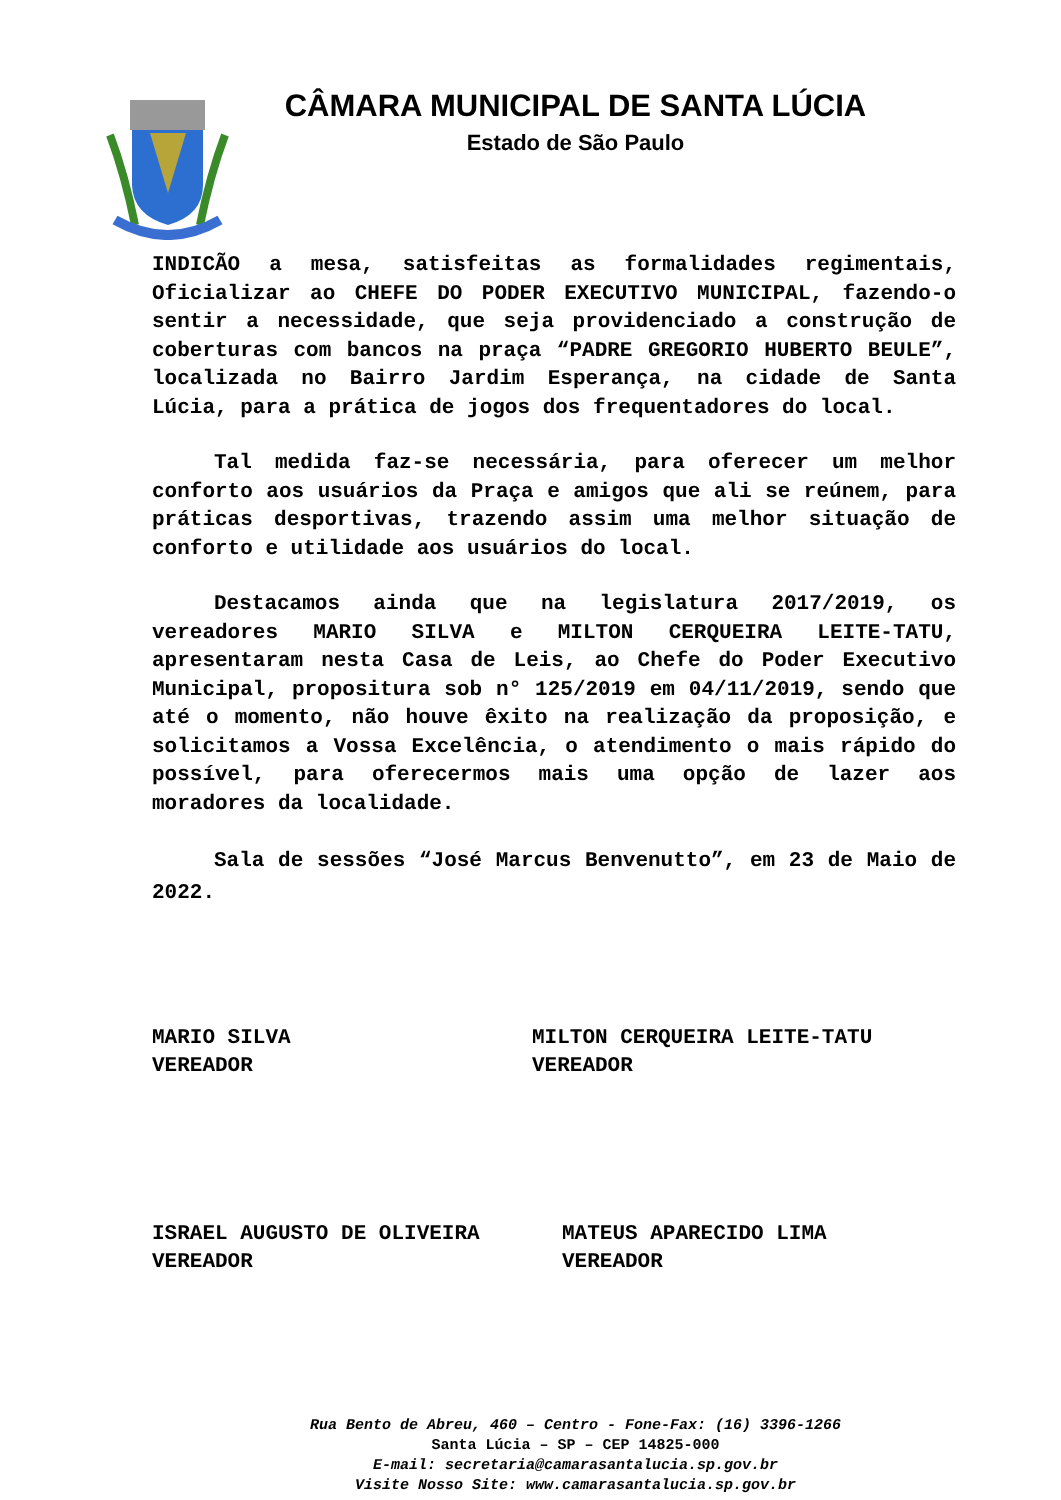CÂMARA MUNICIPAL DE SANTA LÚCIA
Estado de São Paulo
INDICÃO a mesa, satisfeitas as formalidades regimentais, Oficializar ao CHEFE DO PODER EXECUTIVO MUNICIPAL, fazendo-o sentir a necessidade, que seja providenciado a construção de coberturas com bancos na praça “PADRE GREGORIO HUBERTO BEULE”, localizada no Bairro Jardim Esperança, na cidade de Santa Lúcia, para a prática de jogos dos frequentadores do local.
Tal medida faz-se necessária, para oferecer um melhor conforto aos usuários da Praça e amigos que ali se reúnem, para práticas desportivas, trazendo assim uma melhor situação de conforto e utilidade aos usuários do local.
Destacamos ainda que na legislatura 2017/2019, os vereadores MARIO SILVA e MILTON CERQUEIRA LEITE-TATU, apresentaram nesta Casa de Leis, ao Chefe do Poder Executivo Municipal, propositura sob n° 125/2019 em 04/11/2019, sendo que até o momento, não houve êxito na realização da proposição, e solicitamos a Vossa Excelência, o atendimento o mais rápido do possível, para oferecermos mais uma opção de lazer aos moradores da localidade.
Sala de sessões “José Marcus Benvenutto”, em 23 de Maio de 2022.
MARIO SILVA
VEREADOR
MILTON CERQUEIRA LEITE-TATU
VEREADOR
ISRAEL AUGUSTO DE OLIVEIRA
VEREADOR
MATEUS APARECIDO LIMA
VEREADOR
Rua Bento de Abreu, 460 – Centro - Fone-Fax: (16) 3396-1266
Santa Lúcia – SP – CEP 14825-000
E-mail: secretaria@camarasantalucia.sp.gov.br
Visite Nosso Site: www.camarasantalucia.sp.gov.br